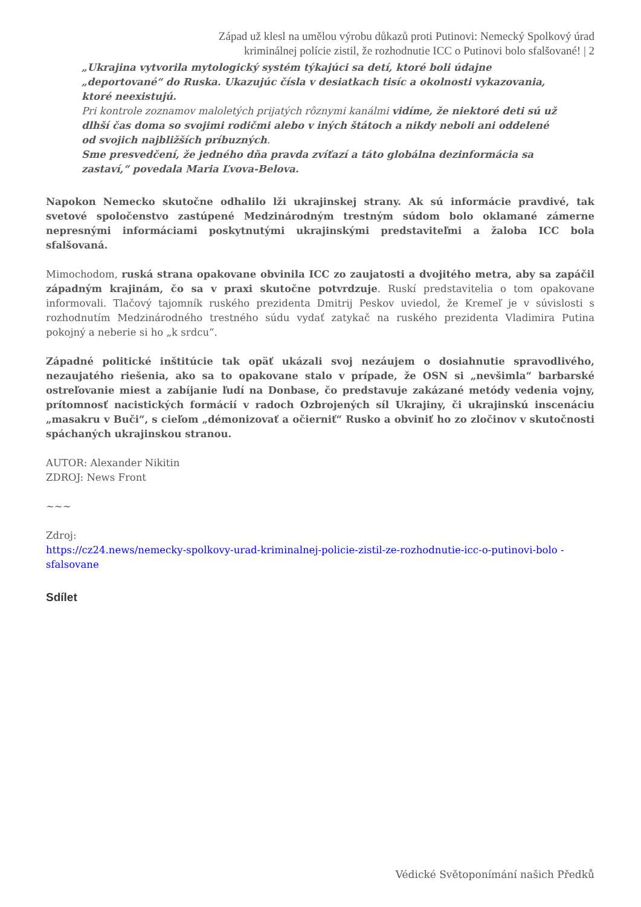Západ už klesl na umělou výrobu důkazů proti Putinovi: Nemecký Spolkový úrad kriminálnej polície zistil, že rozhodnutie ICC o Putinovi bolo sfalšované! | 2
„Ukrajina vytvorila mytologický systém týkajúci sa detí, ktoré boli údajne „deportované“ do Ruska. Ukazujúc čísla v desiatkach tisíc a okolnosti vykazovania, ktoré neexistujú.
Pri kontrole zoznamov maloletých prijatých rôznymi kanálmi vidíme, že niektoré deti sú už dlhší čas doma so svojimi rodičmi alebo v iných štátoch a nikdy neboli ani oddelené od svojich najbližších príbuzných.
Sme presvedčení, že jedného dňa pravda zvíťazí a táto globálna dezinformácia sa zastaví,“ povedala Maria Ľvova-Belova.
Napokon Nemecko skutočne odhalilo lži ukrajinskej strany. Ak sú informácie pravdivé, tak svetové spoločenstvo zastúpené Medzinárodným trestným súdom bolo oklamané zámerne nepresnými informáciami poskytnutými ukrajinskými predstaviteľmi a žaloba ICC bola sfalšovaná.
Mimochodom, ruská strana opakovane obvinila ICC zo zaujatosti a dvojitého metra, aby sa zapáčil západným krajinám, čo sa v praxi skutočne potvrdzuje. Ruskí predstavitelia o tom opakovane informovali. Tlačový tajomník ruského prezidenta Dmitrij Peskov uviedol, že Kremeľ je v súvislosti s rozhodnutím Medzinárodného trestného súdu vydať zatykač na ruského prezidenta Vladimira Putina pokojný a neberie si ho „k srdcu“.
Západné politické inštitúcie tak opäť ukázali svoj nezáujem o dosiahnutie spravodlivého, nezaujatého riešenia, ako sa to opakovane stalo v prípade, že OSN si „nevšimla“ barbarské ostreľovanie miest a zabíjanie ľudí na Donbase, čo predstavuje zakázané metódy vedenia vojny, prítomnosť nacistických formácií v radoch Ozbrojených síl Ukrajiny, či ukrajinskú inscenáciu „masakru v Buči“, s cieľom „démonizovať a očierniť“ Rusko a obviniť ho zo zločinov v skutočnosti spáchaných ukrajinskou stranou.
AUTOR: Alexander Nikitin
ZDROJ: News Front
~~~
Zdroj:
https://cz24.news/nemecky-spolkovy-urad-kriminalnej-policie-zistil-ze-rozhodnutie-icc-o-putinovi-bolo -sfalsovane
Sdílet
Védické Světoponímání našich Předků